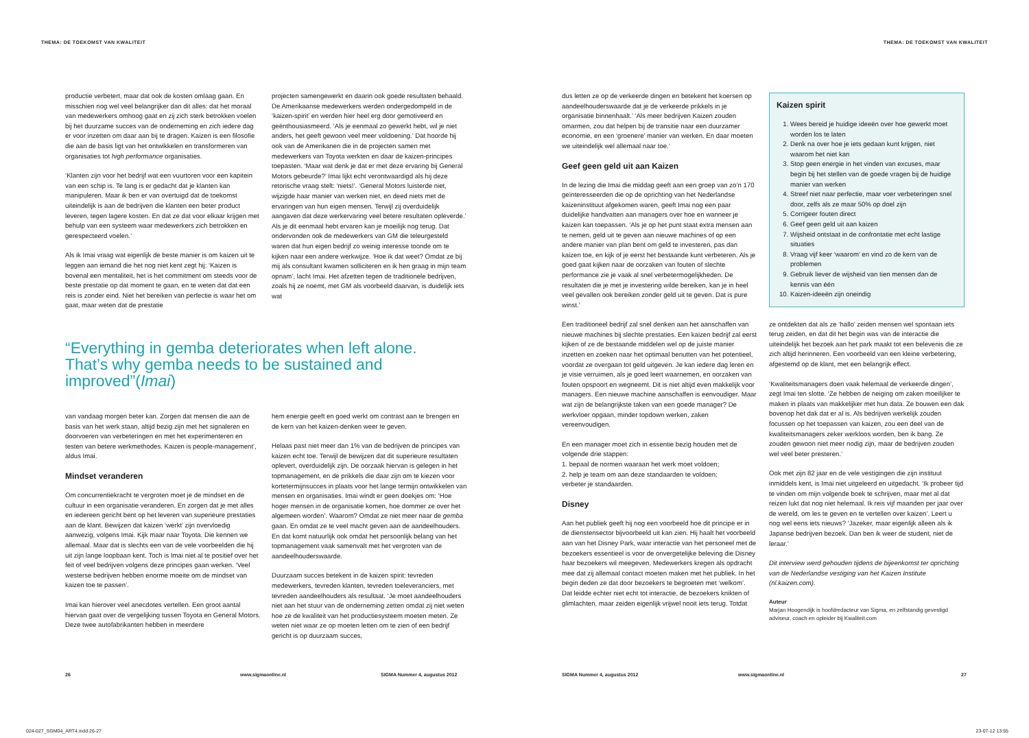THEMA: DE TOEKOMST VAN KWALITEIT
productie verbetert, maar dat ook de kosten omlaag gaan. En misschien nog wel veel belangrijker dan dit alles: dat het moraal van medewerkers omhoog gaat en zij zich sterk betrokken voelen bij het duurzame succes van de onderneming en zich iedere dag er voor inzetten om daar aan bij te dragen. Kaizen is een filosofie die aan de basis ligt van het ontwikkelen en transformeren van organisaties tot high performance organisaties.
‘Klanten zijn voor het bedrijf wat een vuurtoren voor een kapitein van een schip is. Te lang is er gedacht dat je klanten kan manipuleren. Maar ik ben er van overtuigd dat de toekomst uiteindelijk is aan de bedrijven die klanten een beter product leveren, tegen lagere kosten. En dat ze dat voor elkaar krijgen met behulp van een systeem waar medewerkers zich betrokken en gerespecteerd voelen.’
Als ik Imai vraag wat eigenlijk de beste manier is om kaizen uit te leggen aan iemand die het nog niet kent zegt hij: ‘Kaizen is bovenal een mentaliteit, het is het commitment om steeds voor de beste prestatie op dat moment te gaan, en te weten dat dat een reis is zonder eind. Niet het bereiken van perfectie is waar het om gaat, maar weten dat de prestatie
projecten samengewerkt en daarin ook goede resultaten behaald. De Amerikaanse medewerkers werden ondergedompeld in de ‘kaizen-spirit’ en werden hier heel erg door gemotiveerd en geënthousiasmeerd. ‘Als je eenmaal zo gewerkt hebt, wil je niet anders, het geeft gewoon veel meer voldoening.’ Dat hoorde hij ook van de Amerikanen die in de projecten samen met medewerkers van Toyota werkten en daar de kaizen-principes toepasten. ‘Maar wat denk je dat er met deze ervaring bij General Motors gebeurde?’ Imai lijkt echt verontwaardigd als hij deze retorische vraag stelt: ‘niets!’. ‘General Motors luisterde niet, wijzigde haar manier van werken niet, en deed niets met de ervaringen van hun eigen mensen. Terwijl zij overduidelijk aangaven dat deze werkervaring veel betere resultaten opleverde.’ Als je dit eenmaal hebt ervaren kan je moeilijk nog terug. Dat ondervonden ook de medewerkers van GM die teleurgesteld waren dat hun eigen bedrijf zo weinig interesse toonde om te kijken naar een andere werkwijze. ‘Hoe ik dat weet? Omdat ze bij mij als consultant kwamen solliciteren en ik hen graag in mijn team opnam’, lacht Imai. Het afzetten tegen de traditionele bedrijven, zoals hij ze noemt, met GM als voorbeeld daarvan, is duidelijk iets wat
“Everything in gemba deteriorates when left alone. That’s why gemba needs to be sustained and improved”(Imai)
van vandaag morgen beter kan. Zorgen dat mensen die aan de basis van het werk staan, altijd bezig zijn met het signaleren en doorvoeren van verbeteringen en met het experimenteren en testen van betere werkmethodes. Kaizen is people-management’, aldus Imai.
Mindset veranderen
Om concurrentiekracht te vergroten moet je de mindset en de cultuur in een organisatie veranderen. En zorgen dat je met alles en iedereen gericht bent op het leveren van superieure prestaties aan de klant. Bewijzen dat kaizen ‘werkt’ zijn overvloedig aanwezig, volgens Imai. Kijk maar naar Toyota. Die kennen we allemaal. Maar dat is slechts een van de vele voorbeelden die hij uit zijn lange loopbaan kent. Toch is Imai niet al te positief over het feit of veel bedrijven volgens deze principes gaan werken. ‘Veel westerse bedrijven hebben enorme moeite om de mindset van kaizen toe te passen’.
Imai kan hierover veel anecdotes vertellen. Een groot aantal hiervan gaat over de vergelijking tussen Toyota en General Motors. Deze twee autofabrikanten hebben in meerdere
hem energie geeft en goed werkt om contrast aan te brengen en de kern van het kaizen-denken weer te geven.
Helaas past niet meer dan 1% van de bedrijven de principes van kaizen echt toe. Terwijl de bewijzen dat dit superieure resultaten oplevert, overduidelijk zijn. De oorzaak hiervan is gelegen in het topmanagement, en de prikkels die daar zijn om te kiezen voor kortetermijnsucces in plaats voor het lange termijn ontwikkelen van mensen en organisaties. Imai windt er geen doekjes om: ‘Hoe hoger mensen in de organisatie komen, hoe dommer ze over het algemeen worden’. Waarom? Omdat ze niet meer naar de gemba gaan. En omdat ze te veel macht geven aan de aandeelhouders. En dat komt natuurlijk ook omdat het persoonlijk belang van het topmanagement vaak samenvalt met het vergroten van de aandeelhouderswaarde.
Duurzaam succes betekent in de kaizen spirit: tevreden medewerkers, tevreden klanten, tevreden toeleveranciers, met tevreden aandeelhouders als resultaat. ‘Je moet aandeelhouders niet aan het stuur van de onderneming zetten omdat zij niet weten hoe ze de kwaliteit van het productiesysteem moeten meten. Ze weten niet waar ze op moeten letten om te zien of een bedrijf gericht is op duurzaam succes,
26 www.sigmaonline.nl SIGMA Nummer 4, augustus 2012
024-027_SGM04_ART4.indd 26-27
THEMA: DE TOEKOMST VAN KWALITEIT
dus letten ze op de verkeerde dingen en betekent het koersen op aandeelhouderswaarde dat je de verkeerde prikkels in je organisatie binnenhaalt.’ ‘Als meer bedrijven Kaizen zouden omarmen, zou dat helpen bij de transitie naar een duurzamer economie, en een ‘groenere’ manier van werken. En daar moeten we uiteindelijk wel allemaal naar toe.’
Geef geen geld uit aan Kaizen
In de lezing die Imai die middag geeft aan een groep van zo’n 170 geïnteresseerden die op de oprichting van het Nederlandse kaizeninstituut afgekomen waren, geeft Imai nog een paar duidelijke handvatten aan managers over hoe en wanneer je kaizen kan toepassen. ‘Als je op het punt staat extra mensen aan te nemen, geld uit te geven aan nieuwe machines of op een andere manier van plan bent om geld te investeren, pas dan kaizen toe, en kijk of je eerst het bestaande kunt verbeteren. Als je goed gaat kijken naar de oorzaken van fouten of slechte performance zie je vaak al snel verbetermogelijkheden. De resultaten die je met je investering wilde bereiken, kan je in heel veel gevallen ook bereiken zonder geld uit te geven. Dat is pure winst.’
Een traditioneel bedrijf zal snel denken aan het aanschaffen van nieuwe machines bij slechte prestaties. Een kaizen bedrijf zal eerst kijken of ze de bestaande middelen wel op de juiste manier inzetten en zoeken naar het optimaal benutten van het potentieel, voordat ze overgaan tot geld uitgeven. Je kan iedere dag leren en je visie verruimen, als je goed leert waarnemen, en oorzaken van fouten opspoort en wegneemt. Dit is niet altijd even makkelijk voor managers. Een nieuwe machine aanschaffen is eenvoudiger. Maar wat zijn de belangrijkste taken van een goede manager? De werkvloer opgaan, minder topdown werken, zaken vereenvoudigen.
En een manager moet zich in essentie bezig houden met de volgende drie stappen:
1. bepaal de normen waaraan het werk moet voldoen;
2. help je team om aan deze standaarden te voldoen;
verbeter je standaarden.
Disney
Aan het publiek geeft hij nog een voorbeeld hoe dit principe er in de dienstensector bijvoorbeeld uit kan zien. Hij haalt het voorbeeld aan van het Disney Park, waar interactie van het personeel met de bezoekers essentieel is voor de onvergetelijke beleving die Disney haar bezoekers wil meegeven. Medewerkers kregen als opdracht mee dat zij allemaal contact moeten maken met het publiek. In het begin deden ze dat door bezoekers te begroeten met ‘welkom’. Dat leidde echter niet echt tot interactie, de bezoekers knikten of glimlachten, maar zeiden eigenlijk vrijwel nooit iets terug. Totdat
Kaizen spirit
1. Wees bereid je huidige ideeën over hoe gewerkt moet worden los te laten
2. Denk na over hoe je iets gedaan kunt krijgen, niet waarom het niet kan
3. Stop geen energie in het vinden van excuses, maar begin bij het stellen van de goede vragen bij de huidige manier van werken
4. Streef niet naar perfectie, maar voer verbeteringen snel door, zelfs als ze maar 50% op doel zijn
5. Corrigeer fouten direct
6. Geef geen geld uit aan kaizen
7. Wijsheid ontstaat in de confrontatie met echt lastige situaties
8. Vraag vijf keer ‘waarom’ en vind zo de kern van de problemen
9. Gebruik liever de wijsheid van tien mensen dan de kennis van één
10. Kaizen-ideeën zijn oneindig
ze ontdekten dat als ze ‘hallo’ zeiden mensen wel spontaan iets terug zeiden, en dat dit het begin was van de interactie die uiteindelijk het bezoek aan het park maakt tot een belevenis die ze zich altijd herinneren. Een voorbeeld van een kleine verbetering, afgestemd op de klant, met een belangrijk effect.
‘Kwaliteitsmanagers doen vaak helemaal de verkeerde dingen’, zegt Imai ten slotte. ‘Ze hebben de neiging om zaken moeilijker te maken in plaats van makkelijker met hun data. Ze bouwen een dak bovenop het dak dat er al is. Als bedrijven werkelijk zouden focussen op het toepassen van kaizen, zou een deel van de kwaliteitsmanagers zeker werkloos worden, ben ik bang. Ze zouden gewoon niet meer nodig zijn, maar de bedrijven zouden wel veel beter presteren.’
Ook met zijn 82 jaar en de vele vestigingen die zijn instituut inmiddels kent, is Imai niet uitgeleerd en uitgedacht. ‘Ik probeer tijd te vinden om mijn volgende boek te schrijven, maar met al dat reizen lukt dat nog niet helemaal. Ik reis vijf maanden per jaar over de wereld, om les te geven en te vertellen over kaizen’. Leert u nog wel eens iets nieuws? ‘Jazeker, maar eigenlijk alleen als ik Japanse bedrijven bezoek. Dan ben ik weer de student, niet de leraar.’
Dit interview werd gehouden tijdens de bijeenkomst ter oprichting van de Nederlandse vestiging van het Kaizen Institute (nl.kaizen.com).
Auteur
Marjan Hoogendijk is hoofdredacteur van Sigma, en zelfstandig gevestigd adviseur, coach en opleider bij Kwaliteit.com
SIGMA Nummer 4, augustus 2012 www.sigmaonline.nl 27
23-07-12 13:55